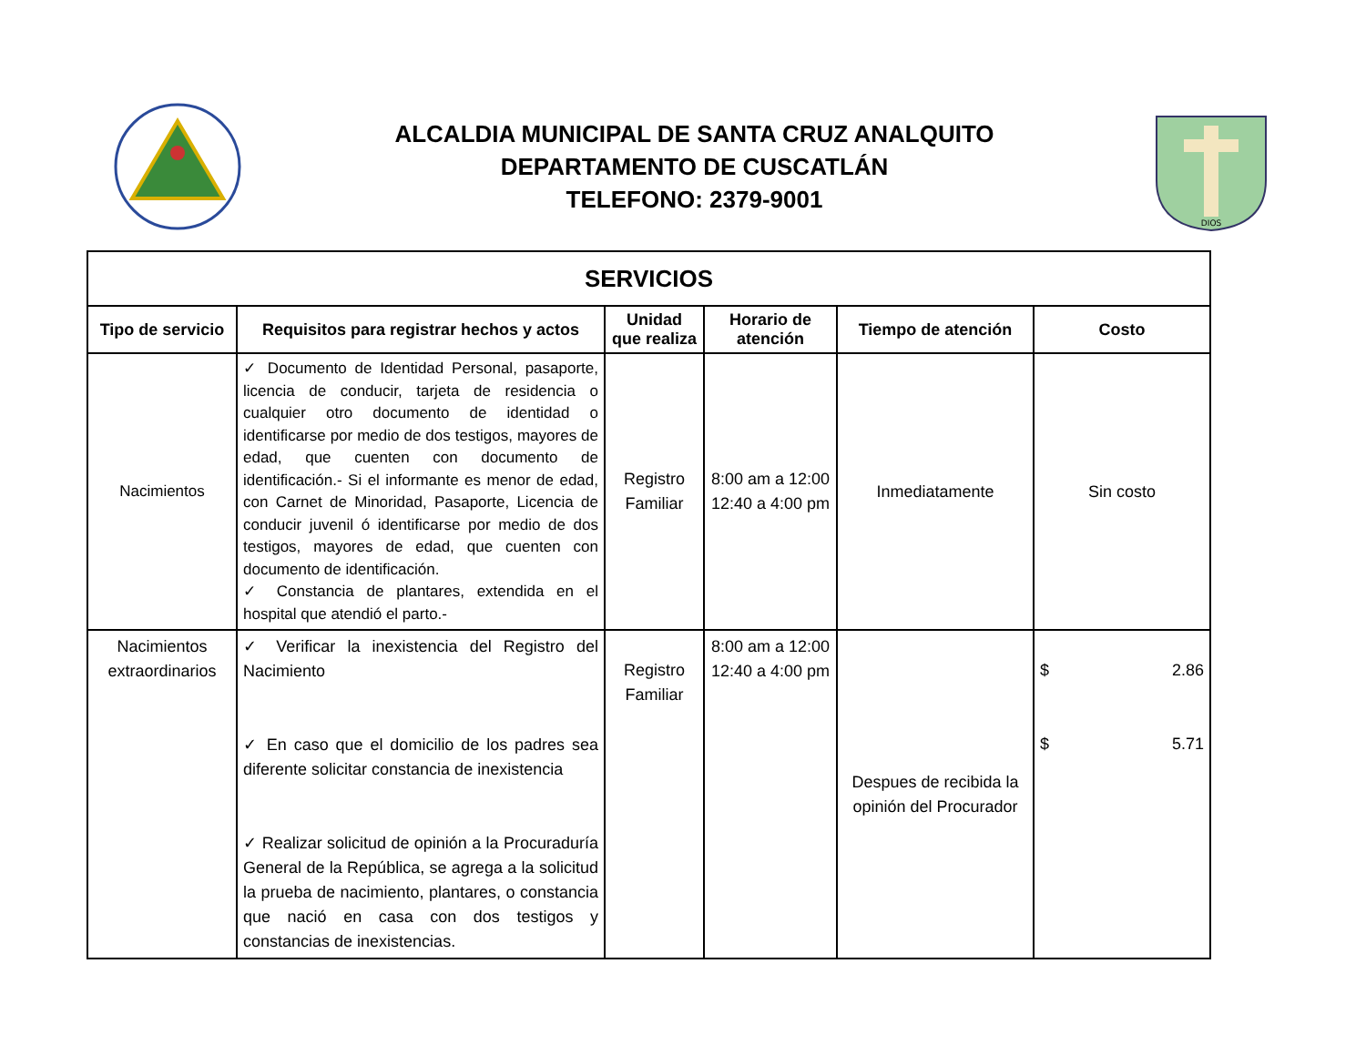ALCALDIA MUNICIPAL DE SANTA CRUZ ANALQUITO
DEPARTAMENTO DE CUSCATLÁN
TELEFONO: 2379-9001
DIOS
| SERVICIOS | | | | | |
| --- | --- | --- | --- | --- | --- |
| Tipo de servicio | Requisitos para registrar hechos y actos | Unidad que realiza | Horario de atención | Tiempo de atención | Costo |
| Nacimientos | ✓ Documento de Identidad Personal, pasaporte, licencia de conducir, tarjeta de residencia o cualquier otro documento de identidad o identificarse por medio de dos testigos, mayores de edad, que cuenten con documento de identificación.- Si el informante es menor de edad, con Carnet de Minoridad, Pasaporte, Licencia de conducir juvenil ó identificarse por medio de dos testigos, mayores de edad, que cuenten con documento de identificación. ✓ Constancia de plantares, extendida en el hospital que atendió el parto.- | Registro Familiar | 8:00 am a 12:00 12:40 a 4:00 pm | Inmediatamente | Sin costo |
| Nacimientos extraordinarios | ✓ Verificar la inexistencia del Registro del Nacimiento ✓ En caso que el domicilio de los padres sea diferente solicitar constancia de inexistencia ✓ Realizar solicitud de opinión a la Procuraduría General de la República, se agrega a la solicitud la prueba de nacimiento, plantares, o constancia que nació en casa con dos testigos y constancias de inexistencias. | Registro Familiar | 8:00 am a 12:00 12:40 a 4:00 pm | Despues de recibida la opinión del Procurador | $ 2.86 $ 5.71 |